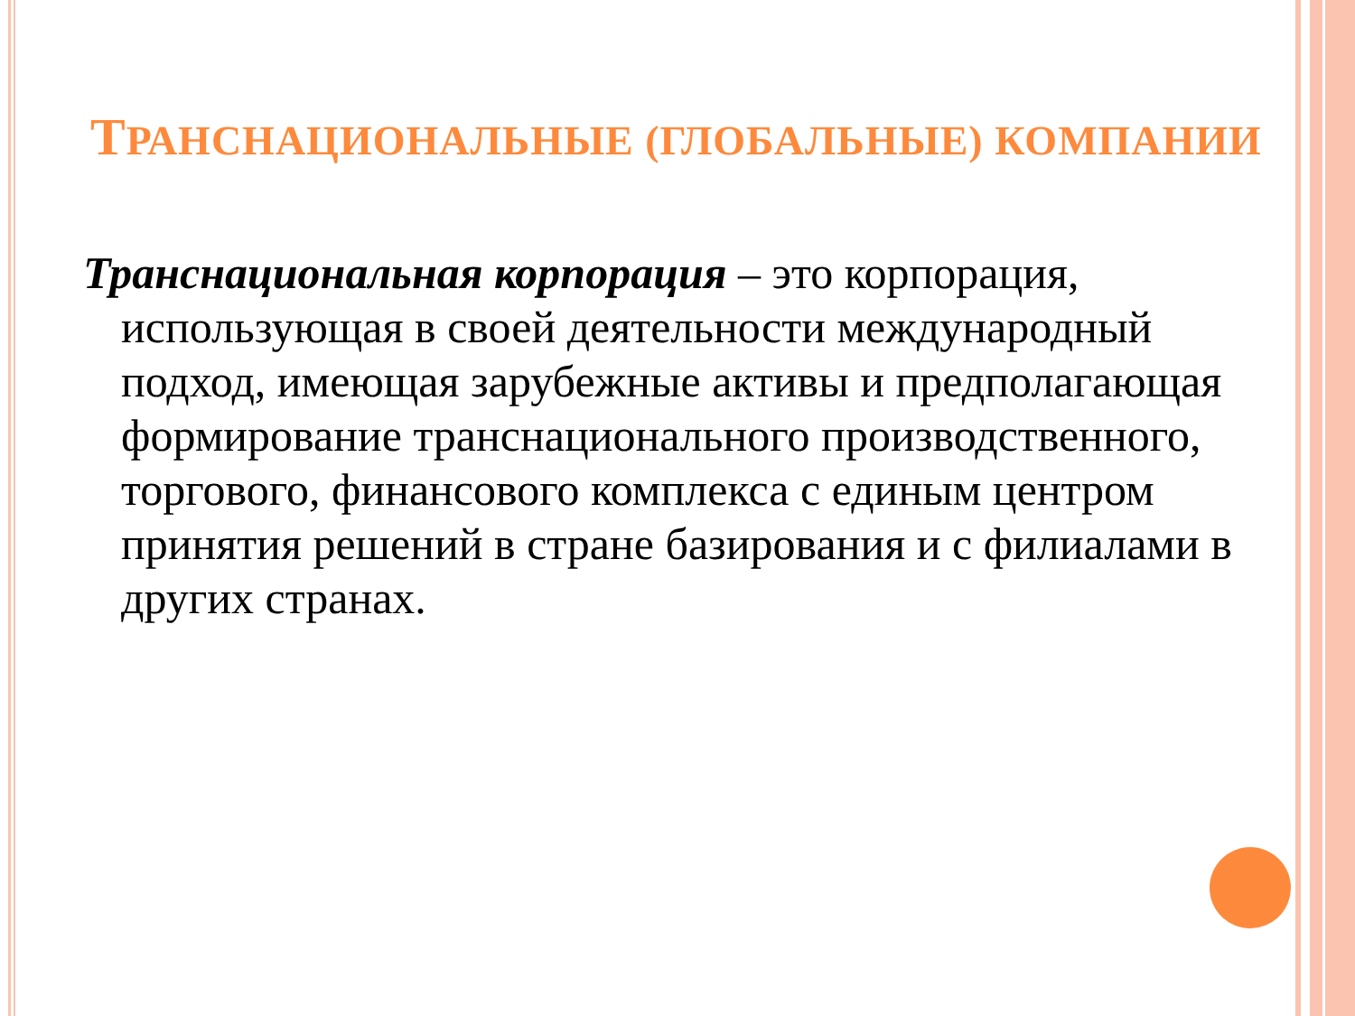ТРАНСНАЦИОНАЛЬНЫЕ (ГЛОБАЛЬНЫЕ) КОМПАНИИ
Транснациональная корпорация – это корпорация, использующая в своей деятельности международный подход, имеющая зарубежные активы и предполагающая формирование транснационального производственного, торгового, финансового комплекса с единым центром принятия решений в стране базирования и с филиалами в других странах.